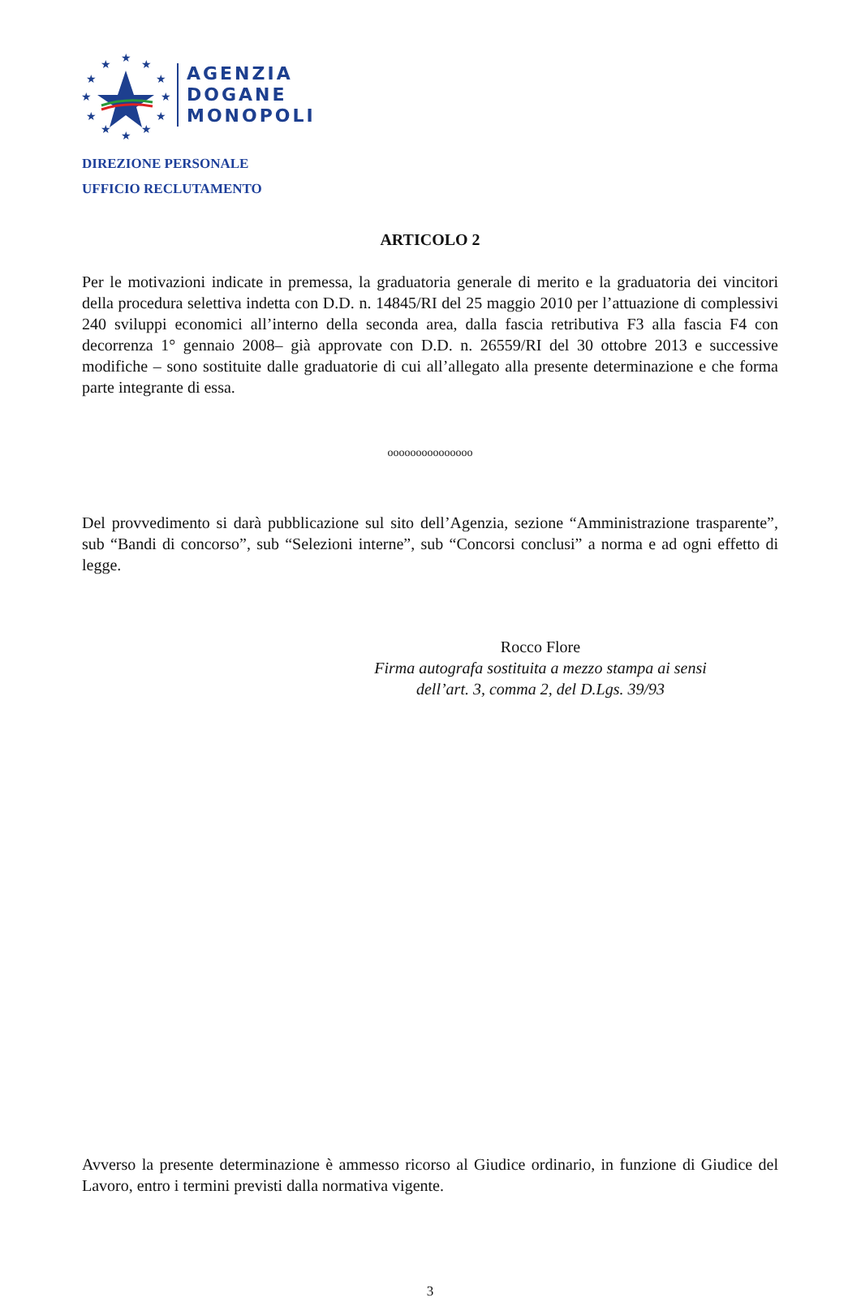★
★
★
★
★
★
★
★
★
★
★
★
AGENZIA
DOGANE
MONOPOLI
DIREZIONE PERSONALE
UFFICIO RECLUTAMENTO
ARTICOLO 2
Per le motivazioni indicate in premessa, la graduatoria generale di merito e la graduatoria dei vincitori della procedura selettiva indetta con D.D. n. 14845/RI del 25 maggio 2010 per l’attuazione di complessivi 240 sviluppi economici all’interno della seconda area, dalla fascia retributiva F3 alla fascia F4 con decorrenza 1° gennaio 2008– già approvate con D.D. n. 26559/RI del 30 ottobre 2013 e successive modifiche – sono sostituite dalle graduatorie di cui all’allegato alla presente determinazione e che forma parte integrante di essa.
ooooooooooooooo
Del provvedimento si darà pubblicazione sul sito dell’Agenzia, sezione “Amministrazione trasparente”, sub “Bandi di concorso”, sub “Selezioni interne”, sub “Concorsi conclusi” a norma e ad ogni effetto di legge.
Rocco Flore
Firma autografa sostituita a mezzo stampa ai sensi
dell’art. 3, comma 2, del D.Lgs. 39/93
Avverso la presente determinazione è ammesso ricorso al Giudice ordinario, in funzione di Giudice del Lavoro, entro i termini previsti dalla normativa vigente.
3